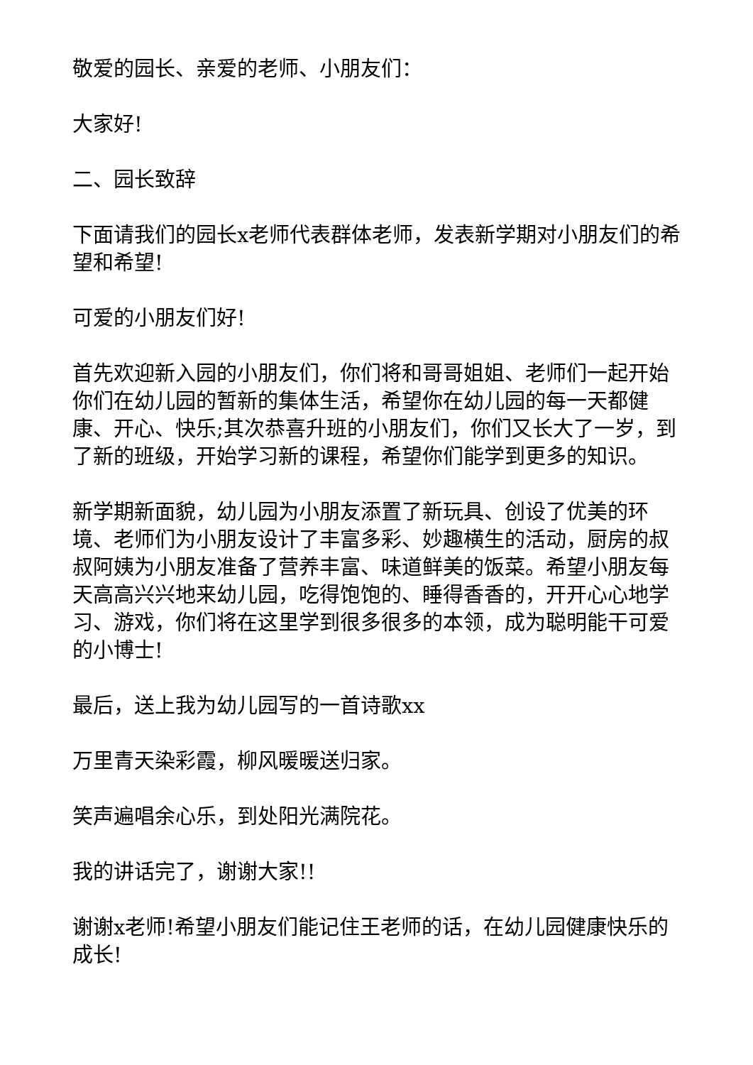敬爱的园长、亲爱的老师、小朋友们：
大家好!
二、园长致辞
下面请我们的园长x老师代表群体老师，发表新学期对小朋友们的希望和希望!
可爱的小朋友们好!
首先欢迎新入园的小朋友们，你们将和哥哥姐姐、老师们一起开始你们在幼儿园的暂新的集体生活，希望你在幼儿园的每一天都健康、开心、快乐;其次恭喜升班的小朋友们，你们又长大了一岁，到了新的班级，开始学习新的课程，希望你们能学到更多的知识。
新学期新面貌，幼儿园为小朋友添置了新玩具、创设了优美的环境、老师们为小朋友设计了丰富多彩、妙趣横生的活动，厨房的叔叔阿姨为小朋友准备了营养丰富、味道鲜美的饭菜。希望小朋友每天高高兴兴地来幼儿园，吃得饱饱的、睡得香香的，开开心心地学习、游戏，你们将在这里学到很多很多的本领，成为聪明能干可爱的小博士!
最后，送上我为幼儿园写的一首诗歌xx
万里青天染彩霞，柳风暖暖送归家。
笑声遍唱余心乐，到处阳光满院花。
我的讲话完了，谢谢大家!!
谢谢x老师!希望小朋友们能记住王老师的话，在幼儿园健康快乐的成长!